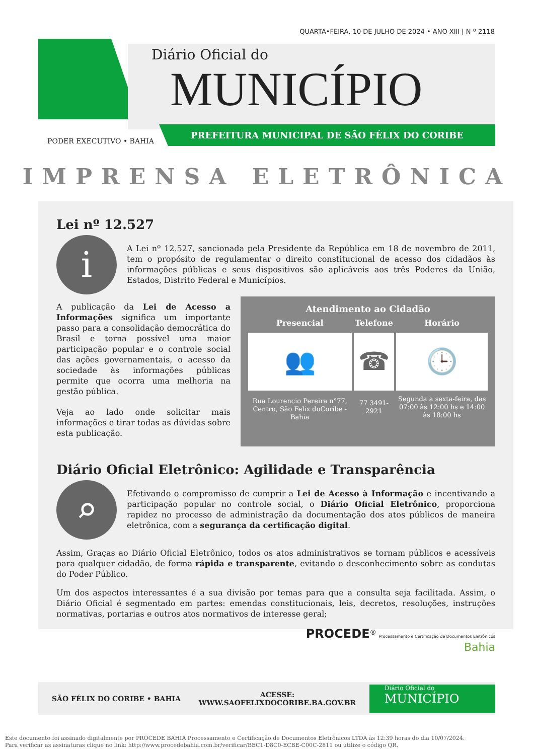QUARTA•FEIRA, 10 DE JULHO DE 2024 • ANO XIII | N º 2118
Diário Oficial do
MUNICÍPIO
PREFEITURA MUNICIPAL DE SÃO FÉLIX DO CORIBE
PODER EXECUTIVO • BAHIA
IMPRENSA ELETRÔNICA
Lei nº 12.527
i
A Lei nº 12.527, sancionada pela Presidente da República em 18 de novembro de 2011, tem o propósito de regulamentar o direito constitucional de acesso dos cidadãos às informações públicas e seus dispositivos são aplicáveis aos três Poderes da União, Estados, Distrito Federal e Municípios.
A publicação da Lei de Acesso a Informações significa um importante passo para a consolidação democrática do Brasil e torna possível uma maior participação popular e o controle social das ações governamentais, o acesso da sociedade às informações públicas permite que ocorra uma melhoria na gestão pública.
Veja ao lado onde solicitar mais informações e tirar todas as dúvidas sobre esta publicação.
Atendimento ao Cidadão
| Presencial | Telefone | Horário |
| --- | --- | --- |
| 👥 | ☎ | 🕒 |
| Rua Lourencio Pereira n°77, Centro, São Felix doCoribe - Bahia | 77 3491-2921 | Segunda a sexta-feira, das 07:00 às 12:00 hs e 14:00 às 18:00 hs |
Diário Oficial Eletrônico: Agilidade e Transparência
⌕
Efetivando o compromisso de cumprir a Lei de Acesso à Informação e incentivando a participação popular no controle social, o Diário Oficial Eletrônico, proporciona rapidez no processo de administração da documentação dos atos públicos de maneira eletrônica, com a segurança da certificação digital.
Assim, Graças ao Diário Oficial Eletrônico, todos os atos administrativos se tornam públicos e acessíveis para qualquer cidadão, de forma rápida e transparente, evitando o desconhecimento sobre as condutas do Poder Público.
Um dos aspectos interessantes é a sua divisão por temas para que a consulta seja facilitada. Assim, o Diário Oficial é segmentado em partes: emendas constitucionais, leis, decretos, resoluções, instruções normativas, portarias e outros atos normativos de interesse geral;
PROCEDE<sup>®</sup> Processamento e Certificação de Documentos Eletrônicos
Bahia
SÃO FÉLIX DO CORIBE • BAHIA
ACESSE:
WWW.SAOFELIXDOCORIBE.BA.GOV.BR
Diário Oficial do
MUNICÍPIO
Este documento foi assinado digitalmente por PROCEDE BAHIA Processamento e Certificação de Documentos Eletrônicos LTDA às 12:39 horas do dia 10/07/2024.
Para verificar as assinaturas clique no link: http://www.procedebahia.com.br/verificar/BEC1-D8C0-ECBE-C00C-2811 ou utilize o código QR.